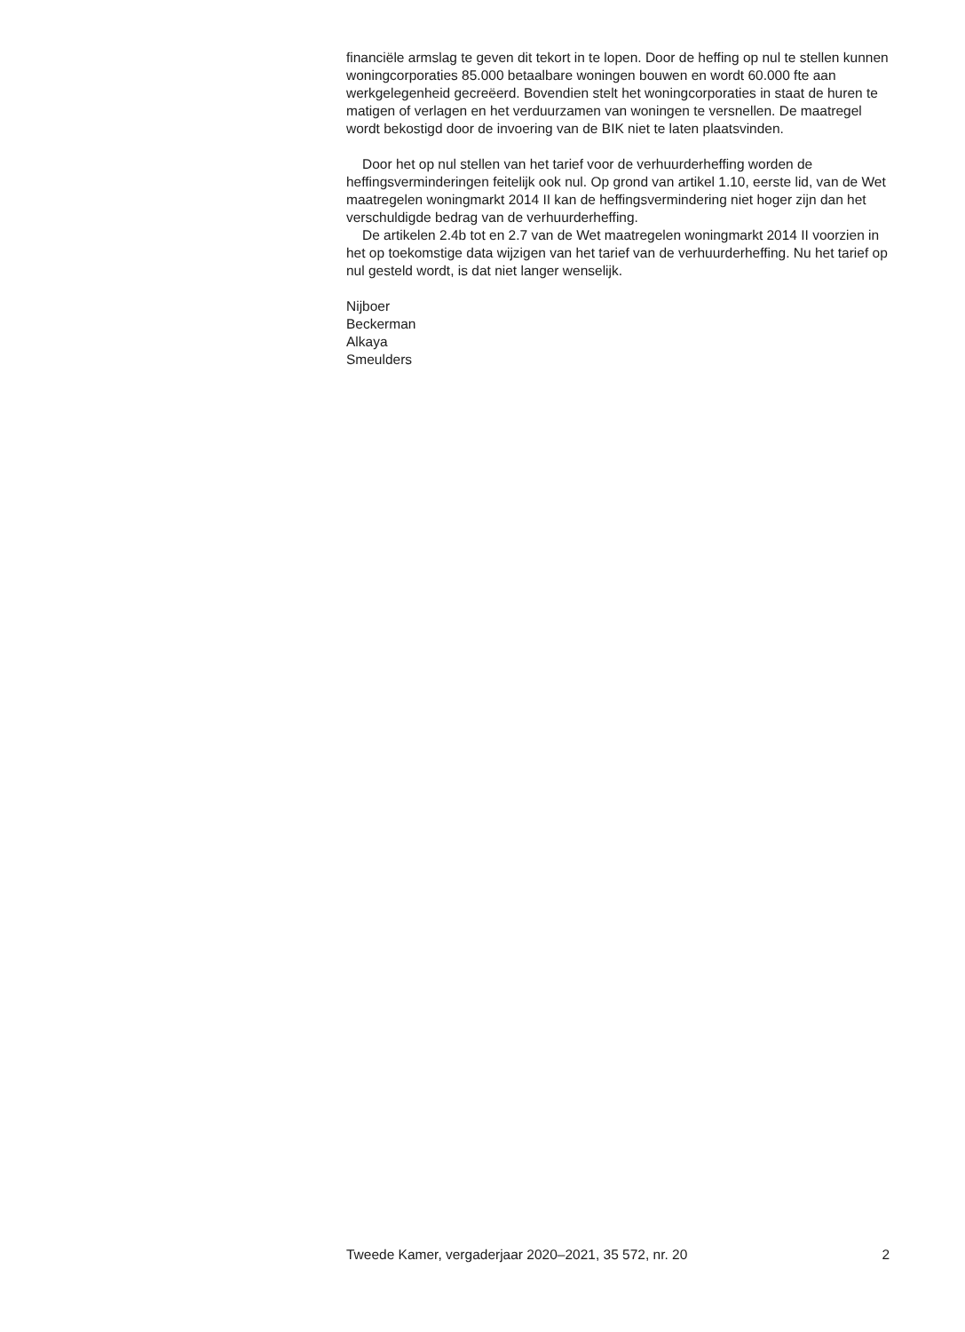financiële armslag te geven dit tekort in te lopen. Door de heffing op nul te stellen kunnen woningcorporaties 85.000 betaalbare woningen bouwen en wordt 60.000 fte aan werkgelegenheid gecreëerd. Bovendien stelt het woningcorporaties in staat de huren te matigen of verlagen en het verduurzamen van woningen te versnellen. De maatregel wordt bekostigd door de invoering van de BIK niet te laten plaatsvinden.
Door het op nul stellen van het tarief voor de verhuurderheffing worden de heffingsverminderingen feitelijk ook nul. Op grond van artikel 1.10, eerste lid, van de Wet maatregelen woningmarkt 2014 II kan de heffings­vermindering niet hoger zijn dan het verschuldigde bedrag van de verhuurderheffing.
De artikelen 2.4b tot en 2.7 van de Wet maatregelen woningmarkt 2014 II voorzien in het op toekomstige data wijzigen van het tarief van de verhuurderheffing. Nu het tarief op nul gesteld wordt, is dat niet langer wenselijk.
Nijboer
Beckerman
Alkaya
Smeulders
Tweede Kamer, vergaderjaar 2020–2021, 35 572, nr. 20 2